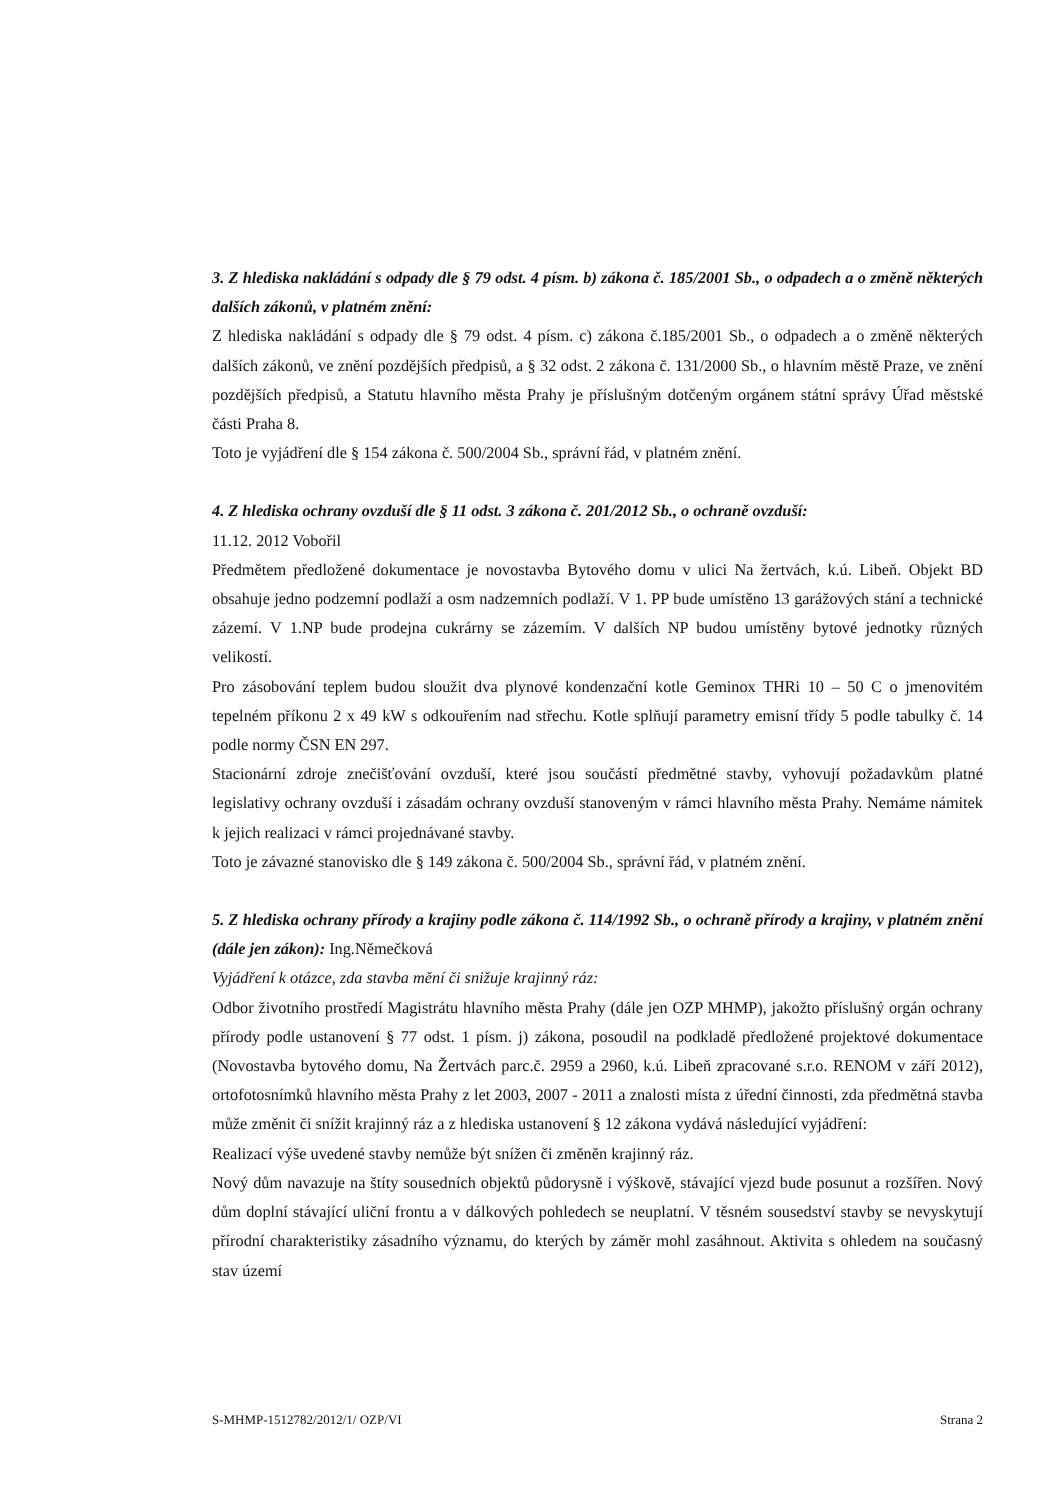3. Z hlediska nakládání s odpady dle § 79 odst. 4 písm. b) zákona č. 185/2001 Sb., o odpadech a o změně některých dalších zákonů, v platném znění:
Z hlediska nakládání s odpady dle § 79 odst. 4 písm. c) zákona č.185/2001 Sb., o odpadech a o změně některých dalších zákonů, ve znění pozdějších předpisů, a § 32 odst. 2 zákona č. 131/2000 Sb., o hlavním městě Praze, ve znění pozdějších předpisů, a Statutu hlavního města Prahy je příslušným dotčeným orgánem státní správy Úřad městské části Praha 8.
Toto je vyjádření dle § 154 zákona č. 500/2004 Sb., správní řád, v platném znění.
4. Z hlediska ochrany ovzduší dle § 11 odst. 3 zákona č. 201/2012 Sb., o ochraně ovzduší:
11.12. 2012 Vobořil
Předmětem předložené dokumentace je novostavba Bytového domu v ulici Na žertvách, k.ú. Libeň. Objekt BD obsahuje jedno podzemní podlaží a osm nadzemních podlaží. V 1. PP bude umístěno 13 garážových stání a technické zázemí. V 1.NP bude prodejna cukrárny se zázemím. V dalších NP budou umístěny bytové jednotky různých velikostí.
Pro zásobování teplem budou sloužit dva plynové kondenzační kotle Geminox THRi 10 – 50 C o jmenovitém tepelném příkonu 2 x 49 kW s odkouřením nad střechu. Kotle splňují parametry emisní třídy 5 podle tabulky č. 14 podle normy ČSN EN 297.
Stacionární zdroje znečišťování ovzduší, které jsou součástí předmětné stavby, vyhovují požadavkům platné legislativy ochrany ovzduší i zásadám ochrany ovzduší stanoveným v rámci hlavního města Prahy. Nemáme námitek k jejich realizaci v rámci projednávané stavby.
Toto je závazné stanovisko dle § 149 zákona č. 500/2004 Sb., správní řád, v platném znění.
5. Z hlediska ochrany přírody a krajiny podle zákona č. 114/1992 Sb., o ochraně přírody a krajiny, v platném znění (dále jen zákon): Ing.Němečková
Vyjádření k otázce, zda stavba mění či snižuje krajinný ráz:
Odbor životního prostředí Magistrátu hlavního města Prahy (dále jen OZP MHMP), jakožto příslušný orgán ochrany přírody podle ustanovení § 77 odst. 1 písm. j) zákona, posoudil na podkladě předložené projektové dokumentace (Novostavba bytového domu, Na Žertvách parc.č. 2959 a 2960, k.ú. Libeň zpracované s.r.o. RENOM v září 2012), ortofotosnímků hlavního města Prahy z let 2003, 2007 - 2011 a znalosti místa z úřední činnosti, zda předmětná stavba může změnit či snížit krajinný ráz a z hlediska ustanovení § 12 zákona vydává následující vyjádření:
Realizací výše uvedené stavby nemůže být snížen či změněn krajinný ráz.
Nový dům navazuje na štíty sousedních objektů půdorysně i výškově, stávající vjezd bude posunut a rozšířen. Nový dům doplní stávající uliční frontu a v dálkových pohledech se neuplatní. V těsném sousedství stavby se nevyskytují přírodní charakteristiky zásadního významu, do kterých by záměr mohl zasáhnout. Aktivita s ohledem na současný stav území
S-MHMP-1512782/2012/1/ OZP/VI Strana 2